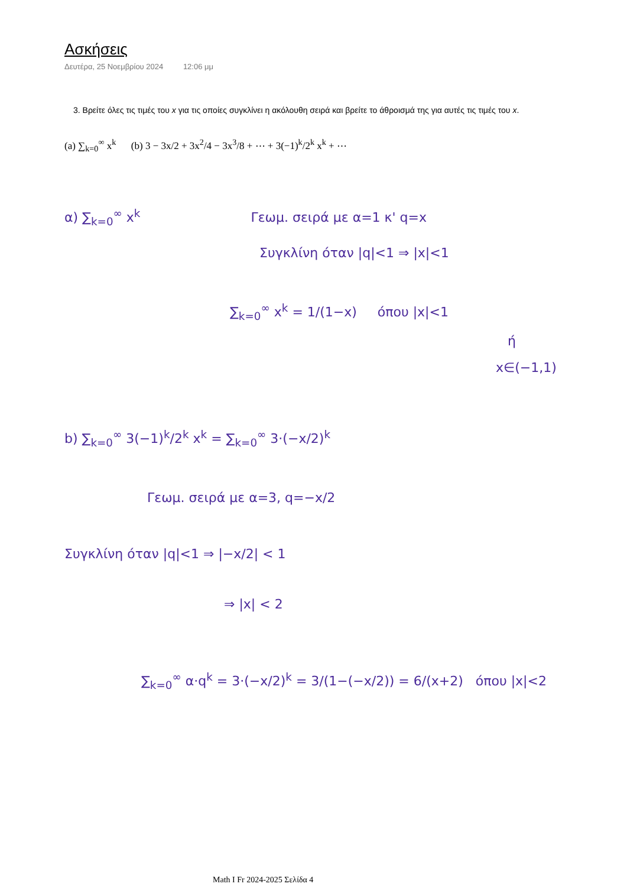Ασκήσεις
Δευτέρα, 25 Νοεμβρίου 2024 12:06 μμ
3. Βρείτε όλες τις τιμές του x για τις οποίες συγκλίνει η ακόλουθη σειρά και βρείτε το άθροισμά της για αυτές τις τιμές του x.
(a) ∑<sub>k=0</sub><sup>∞</sup> x<sup>k</sup> (b) 3 − 3x/2 + 3x<sup>2</sup>/4 − 3x<sup>3</sup>/8 + ⋯ + 3(−1)<sup>k</sup>/2<sup>k</sup> x<sup>k</sup> + ⋯
α) ∑<sub>k=0</sub><sup>∞</sup> x<sup>k</sup> Γεωμ. σειρά με α=1 κ' q=x
Συγκλίνη όταν |q|<1 ⇒ |x|<1
∑<sub>k=0</sub><sup>∞</sup> x<sup>k</sup> = 1/(1−x) όπου |x|<1
ή
x∈(−1,1)
b) ∑<sub>k=0</sub><sup>∞</sup> 3(−1)<sup>k</sup>/2<sup>k</sup> x<sup>k</sup> = ∑<sub>k=0</sub><sup>∞</sup> 3·(−x/2)<sup>k</sup>
Γεωμ. σειρά με α=3, q=−x/2
Συγκλίνη όταν |q|<1 ⇒ |−x/2| < 1
⇒ |x| < 2
∑<sub>k=0</sub><sup>∞</sup> α·q<sup>k</sup> = 3·(−x/2)<sup>k</sup> = 3/(1−(−x/2)) = 6/(x+2) όπου |x|<2
Math I Fr 2024-2025 Σελίδα 4